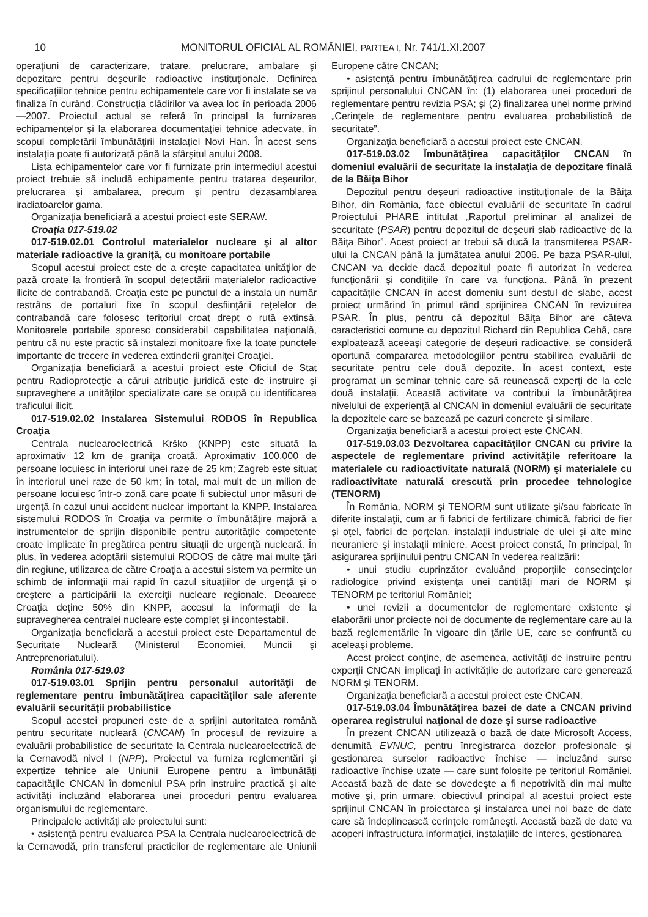10 MONITORUL OFICIAL AL ROMÂNIEI, PARTEA I, Nr. 741/1.XI.2007
operaţiuni de caracterizare, tratare, prelucrare, ambalare şi depozitare pentru deşeurile radioactive instituţionale. Definirea specificaţiilor tehnice pentru echipamentele care vor fi instalate se va finaliza în curând. Construcţia clădirilor va avea loc în perioada 2006—2007. Proiectul actual se referă în principal la furnizarea echipamentelor şi la elaborarea documentaţiei tehnice adecvate, în scopul completării îmbunătăţirii instalaţiei Novi Han. În acest sens instalaţia poate fi autorizată până la sfârşitul anului 2008.
Lista echipamentelor care vor fi furnizate prin intermediul acestui proiect trebuie să includă echipamente pentru tratarea deşeurilor, prelucrarea şi ambalarea, precum şi pentru dezasamblarea iradiatoarelor gama.
Organizaţia beneficiară a acestui proiect este SERAW.
Croaţia 017-519.02
017-519.02.01 Controlul materialelor nucleare şi al altor materiale radioactive la graniţă, cu monitoare portabile
Scopul acestui proiect este de a creşte capacitatea unităţilor de pază croate la frontieră în scopul detectării materialelor radioactive ilicite de contrabandă. Croaţia este pe punctul de a instala un număr restrâns de portaluri fixe în scopul desfiinţării reţelelor de contrabandă care folosesc teritoriul croat drept o rută extinsă. Monitoarele portabile sporesc considerabil capabilitatea naţională, pentru că nu este practic să instalezi monitoare fixe la toate punctele importante de trecere în vederea extinderii graniţei Croaţiei.
Organizaţia beneficiară a acestui proiect este Oficiul de Stat pentru Radioprotecţie a cărui atribuţie juridică este de instruire şi supraveghere a unităţilor specializate care se ocupă cu identificarea traficului ilicit.
017-519.02.02 Instalarea Sistemului RODOS în Republica Croaţia
Centrala nuclearoelectrică Krško (KNPP) este situată la aproximativ 12 km de graniţa croată. Aproximativ 100.000 de persoane locuiesc în interiorul unei raze de 25 km; Zagreb este situat în interiorul unei raze de 50 km; în total, mai mult de un milion de persoane locuiesc într-o zonă care poate fi subiectul unor măsuri de urgenţă în cazul unui accident nuclear important la KNPP. Instalarea sistemului RODOS în Croaţia va permite o îmbunătăţire majoră a instrumentelor de sprijin disponibile pentru autorităţile competente croate implicate în pregătirea pentru situaţii de urgenţă nucleară. În plus, în vederea adoptării sistemului RODOS de către mai multe ţări din regiune, utilizarea de către Croaţia a acestui sistem va permite un schimb de informaţii mai rapid în cazul situaţiilor de urgenţă şi o creştere a participării la exerciţii nucleare regionale. Deoarece Croaţia deţine 50% din KNPP, accesul la informaţii de la supravegherea centralei nucleare este complet şi incontestabil.
Organizaţia beneficiară a acestui proiect este Departamentul de Securitate Nucleară (Ministerul Economiei, Muncii şi Antreprenoriatului).
România 017-519.03
017-519.03.01 Sprijin pentru personalul autorităţii de reglementare pentru îmbunătăţirea capacităţilor sale aferente evaluării securităţii probabilistice
Scopul acestei propuneri este de a sprijini autoritatea română pentru securitate nucleară (CNCAN) în procesul de revizuire a evaluării probabilistice de securitate la Centrala nuclearoelectrică de la Cernavodă nivel I (NPP). Proiectul va furniza reglementări şi expertize tehnice ale Uniunii Europene pentru a îmbunătăţi capacităţile CNCAN în domeniul PSA prin instruire practică şi alte activităţi incluzând elaborarea unei proceduri pentru evaluarea organismului de reglementare.
Principalele activităţi ale proiectului sunt:
• asistenţă pentru evaluarea PSA la Centrala nuclearoelectrică de la Cernavodă, prin transferul practicilor de reglementare ale Uniunii Europene către CNCAN;
• asistenţă pentru îmbunătăţirea cadrului de reglementare prin sprijinul personalului CNCAN în: (1) elaborarea unei proceduri de reglementare pentru revizia PSA; şi (2) finalizarea unei norme privind „Cerinţele de reglementare pentru evaluarea probabilistică de securitate”.
Organizaţia beneficiară a acestui proiect este CNCAN.
017-519.03.02 Îmbunătăţirea capacităţilor CNCAN în domeniul evaluării de securitate la instalaţia de depozitare finală de la Băiţa Bihor
Depozitul pentru deşeuri radioactive instituţionale de la Băiţa Bihor, din România, face obiectul evaluării de securitate în cadrul Proiectului PHARE intitulat „Raportul preliminar al analizei de securitate (PSAR) pentru depozitul de deşeuri slab radioactive de la Băiţa Bihor”. Acest proiect ar trebui să ducă la transmiterea PSAR-ului la CNCAN până la jumătatea anului 2006. Pe baza PSAR-ului, CNCAN va decide dacă depozitul poate fi autorizat în vederea funcţionării şi condiţiile în care va funcţiona. Până în prezent capacităţile CNCAN în acest domeniu sunt destul de slabe, acest proiect urmărind în primul rând sprijinirea CNCAN în revizuirea PSAR. În plus, pentru că depozitul Băiţa Bihor are câteva caracteristici comune cu depozitul Richard din Republica Cehă, care exploatează aceeaşi categorie de deşeuri radioactive, se consideră oportună compararea metodologiilor pentru stabilirea evaluării de securitate pentru cele două depozite. În acest context, este programat un seminar tehnic care să reunească experţi de la cele două instalaţii. Această activitate va contribui la îmbunătăţirea nivelului de experienţă al CNCAN în domeniul evaluării de securitate la depozitele care se bazează pe cazuri concrete şi similare.
Organizaţia beneficiară a acestui proiect este CNCAN.
017-519.03.03 Dezvoltarea capacităţilor CNCAN cu privire la aspectele de reglementare privind activităţile referitoare la materialele cu radioactivitate naturală (NORM) şi materialele cu radioactivitate naturală crescută prin procedee tehnologice (TENORM)
În România, NORM şi TENORM sunt utilizate şi/sau fabricate în diferite instalaţii, cum ar fi fabrici de fertilizare chimică, fabrici de fier şi oţel, fabrici de porţelan, instalaţii industriale de ulei şi alte mine neuraniere şi instalaţii miniere. Acest proiect constă, în principal, în asigurarea sprijinului pentru CNCAN în vederea realizării:
• unui studiu cuprinzător evaluând proporţiile consecinţelor radiologice privind existenţa unei cantităţi mari de NORM şi TENORM pe teritoriul României;
• unei revizii a documentelor de reglementare existente şi elaborării unor proiecte noi de documente de reglementare care au la bază reglementările în vigoare din ţările UE, care se confruntă cu aceleaşi probleme.
Acest proiect conţine, de asemenea, activităţi de instruire pentru experţii CNCAN implicaţi în activităţile de autorizare care generează NORM şi TENORM.
Organizaţia beneficiară a acestui proiect este CNCAN.
017-519.03.04 Îmbunătăţirea bazei de date a CNCAN privind operarea registrului naţional de doze şi surse radioactive
În prezent CNCAN utilizează o bază de date Microsoft Access, denumită EVNUC, pentru înregistrarea dozelor profesionale şi gestionarea surselor radioactive închise — incluzând surse radioactive închise uzate — care sunt folosite pe teritoriul României. Această bază de date se dovedeşte a fi nepotrivită din mai multe motive şi, prin urmare, obiectivul principal al acestui proiect este sprijinul CNCAN în proiectarea şi instalarea unei noi baze de date care să îndeplinească cerinţele româneşti. Această bază de date va acoperi infrastructura informaţiei, instalaţiile de interes, gestionarea